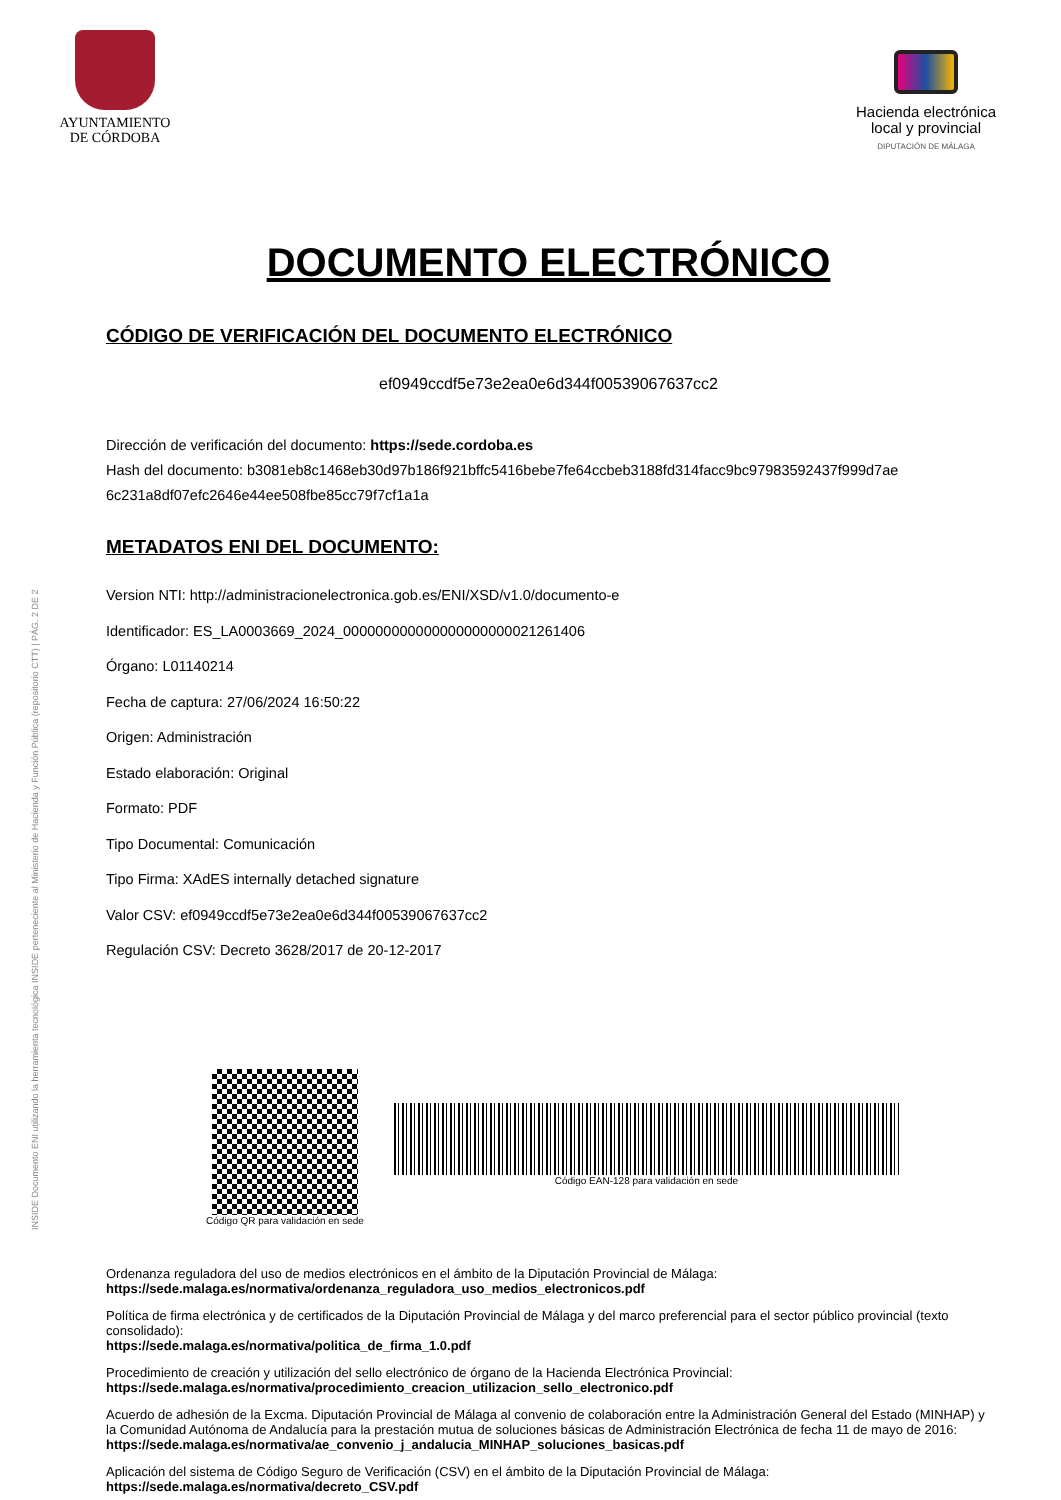INSIDE Documento ENI utilizando la herramienta tecnológica INSIDE perteneciente al Ministerio de Hacienda y Función Pública (repositorio CTT) | PÁG. 2 DE 2
AYUNTAMIENTO
DE CÓRDOBA
Hacienda electrónica
local y provincial
DIPUTACIÓN DE MÁLAGA
DOCUMENTO ELECTRÓNICO
CÓDIGO DE VERIFICACIÓN DEL DOCUMENTO ELECTRÓNICO
ef0949ccdf5e73e2ea0e6d344f00539067637cc2
Dirección de verificación del documento: https://sede.cordoba.es
Hash del documento: b3081eb8c1468eb30d97b186f921bffc5416bebe7fe64ccbeb3188fd314facc9bc97983592437f999d7ae 6c231a8df07efc2646e44ee508fbe85cc79f7cf1a1a
METADATOS ENI DEL DOCUMENTO:
Version NTI: http://administracionelectronica.gob.es/ENI/XSD/v1.0/documento-e
Identificador: ES_LA0003669_2024_000000000000000000000021261406
Órgano: L01140214
Fecha de captura: 27/06/2024 16:50:22
Origen: Administración
Estado elaboración: Original
Formato: PDF
Tipo Documental: Comunicación
Tipo Firma: XAdES internally detached signature
Valor CSV: ef0949ccdf5e73e2ea0e6d344f00539067637cc2
Regulación CSV: Decreto 3628/2017 de 20-12-2017
Código QR para validación en sede
Código EAN-128 para validación en sede
Ordenanza reguladora del uso de medios electrónicos en el ámbito de la Diputación Provincial de Málaga:
https://sede.malaga.es/normativa/ordenanza_reguladora_uso_medios_electronicos.pdf
Política de firma electrónica y de certificados de la Diputación Provincial de Málaga y del marco preferencial para el sector público provincial (texto consolidado):
https://sede.malaga.es/normativa/politica_de_firma_1.0.pdf
Procedimiento de creación y utilización del sello electrónico de órgano de la Hacienda Electrónica Provincial:
https://sede.malaga.es/normativa/procedimiento_creacion_utilizacion_sello_electronico.pdf
Acuerdo de adhesión de la Excma. Diputación Provincial de Málaga al convenio de colaboración entre la Administración General del Estado (MINHAP) y la Comunidad Autónoma de Andalucía para la prestación mutua de soluciones básicas de Administración Electrónica de fecha 11 de mayo de 2016:
https://sede.malaga.es/normativa/ae_convenio_j_andalucia_MINHAP_soluciones_basicas.pdf
Aplicación del sistema de Código Seguro de Verificación (CSV) en el ámbito de la Diputación Provincial de Málaga:
https://sede.malaga.es/normativa/decreto_CSV.pdf